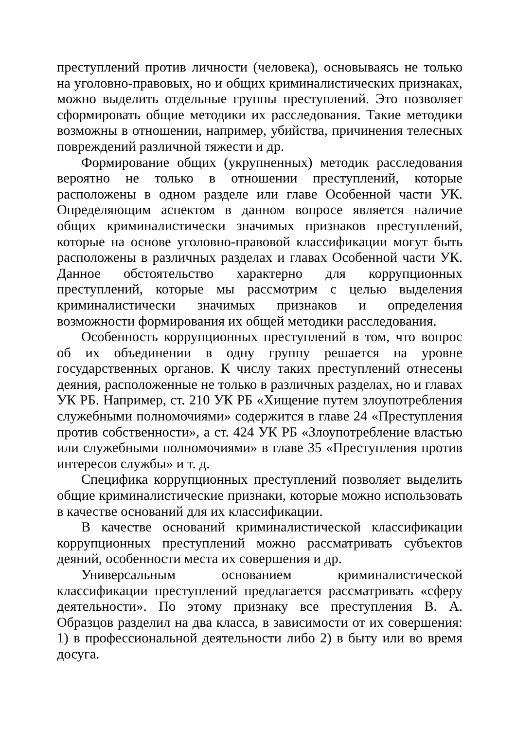преступлений против личности (человека), основываясь не только на уголовно-правовых, но и общих криминалистических признаках, можно выделить отдельные группы преступлений. Это позволяет сформировать общие методики их расследования. Такие методики возможны в отношении, например, убийства, причинения телесных повреждений различной тяжести и др.
Формирование общих (укрупненных) методик расследования вероятно не только в отношении преступлений, которые расположены в одном разделе или главе Особенной части УК. Определяющим аспектом в данном вопросе является наличие общих криминалистически значимых признаков преступлений, которые на основе уголовно-правовой классификации могут быть расположены в различных разделах и главах Особенной части УК. Данное обстоятельство характерно для коррупционных преступлений, которые мы рассмотрим с целью выделения криминалистически значимых признаков и определения возможности формирования их общей методики расследования.
Особенность коррупционных преступлений в том, что вопрос об их объединении в одну группу решается на уровне государственных органов. К числу таких преступлений отнесены деяния, расположенные не только в различных разделах, но и главах УК РБ. Например, ст. 210 УК РБ «Хищение путем злоупотребления служебными полномочиями» содержится в главе 24 «Преступления против собственности», а ст. 424 УК РБ «Злоупотребление властью или служебными полномочиями» в главе 35 «Преступления против интересов службы» и т. д.
Специфика коррупционных преступлений позволяет выделить общие криминалистические признаки, которые можно использовать в качестве оснований для их классификации.
В качестве оснований криминалистической классификации коррупционных преступлений можно рассматривать субъектов деяний, особенности места их совершения и др.
Универсальным основанием криминалистической классификации преступлений предлагается рассматривать «сферу деятельности». По этому признаку все преступления В. А. Образцов разделил на два класса, в зависимости от их совершения: 1) в профессиональной деятельности либо 2) в быту или во время досуга.